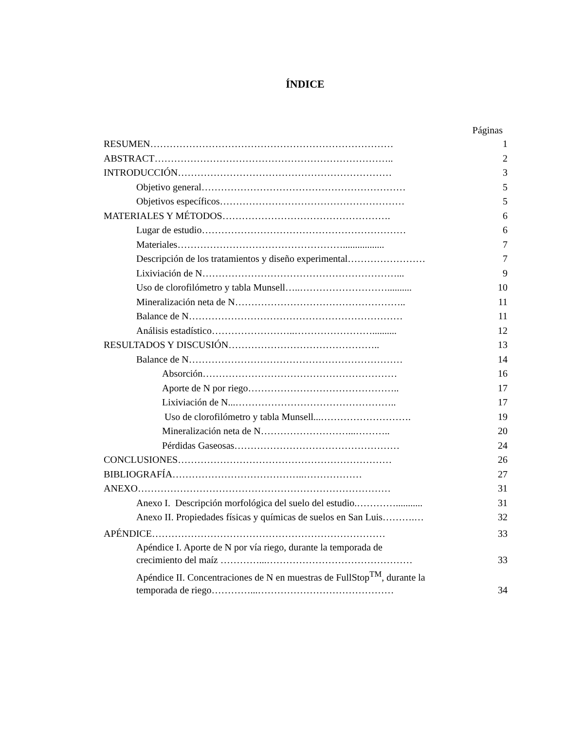ÍNDICE
Páginas
RESUMEN………………………………………………………………… 1
ABSTRACT……………………………………………………………….. 2
INTRODUCCIÓN………………………………………………………… 3
Objetivo general……………………………………………………… 5
Objetivos específicos………………………………………………… 5
MATERIALES Y MÉTODOS……………………………………………. 6
Lugar de estudio……………………………………………………… 6
Materiales……………………………………………................. 7
Descripción de los tratamientos y diseño experimental…………………… 7
Lixiviación de N……………………………………………………... 9
Uso de clorofilómetro y tabla Munsell…..……………………….......... 10
Mineralización neta de N…………………………………………….. 11
Balance de N………………………………………………………… 11
Análisis estadístico……………………..…………………….......... 12
RESULTADOS Y DISCUSIÓN……………………………………….. 13
Balance de N………………………………………………………… 14
Absorción…………………………………………………… 16
Aporte de N por riego……………………………………….. 17
Lixiviación de N...………………………………………….. 17
Uso de clorofilómetro y tabla Munsell...………………………. 19
Mineralización neta de N………………………...……….. 20
Pérdidas Gaseosas…………………………………………… 24
CONCLUSIONES………………………………………………………… 26
BIBLIOGRAFÍA…………………………………..……………… 27
ANEXO…………………………………………………………………… 31
Anexo I. Descripción morfológica del suelo del estudio.…………........... 31
Anexo II. Propiedades físicas y químicas de suelos en San Luis……….… 32
APÉNDICE……………………………………………………………… 33
Apéndice I. Aporte de N por vía riego, durante la temporada de
crecimiento del maíz …………...………………………………………
33
Apéndice II. Concentraciones de N en muestras de FullStop<sup>TM</sup>, durante la
temporada de riego…………...……………………………………
34